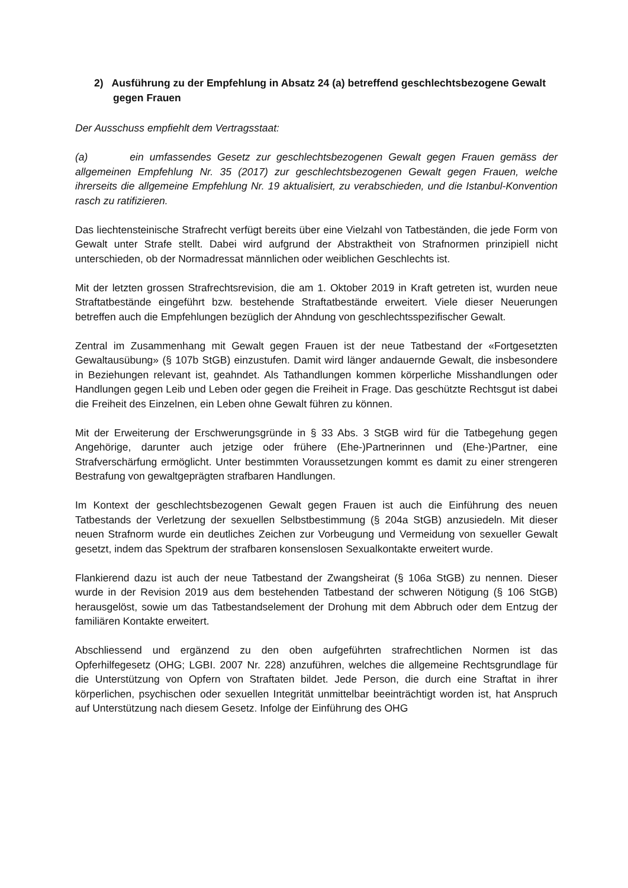2) Ausführung zu der Empfehlung in Absatz 24 (a) betreffend geschlechtsbezogene Gewalt gegen Frauen
Der Ausschuss empfiehlt dem Vertragsstaat:
(a) ein umfassendes Gesetz zur geschlechtsbezogenen Gewalt gegen Frauen gemäss der allgemeinen Empfehlung Nr. 35 (2017) zur geschlechtsbezogenen Gewalt gegen Frauen, welche ihrerseits die allgemeine Empfehlung Nr. 19 aktualisiert, zu verabschieden, und die Istanbul-Konvention rasch zu ratifizieren.
Das liechtensteinische Strafrecht verfügt bereits über eine Vielzahl von Tatbeständen, die jede Form von Gewalt unter Strafe stellt. Dabei wird aufgrund der Abstraktheit von Strafnormen prinzipiell nicht unterschieden, ob der Normadressat männlichen oder weiblichen Geschlechts ist.
Mit der letzten grossen Strafrechtsrevision, die am 1. Oktober 2019 in Kraft getreten ist, wurden neue Straftatbestände eingeführt bzw. bestehende Straftatbestände erweitert. Viele dieser Neuerungen betreffen auch die Empfehlungen bezüglich der Ahndung von geschlechtsspezifischer Gewalt.
Zentral im Zusammenhang mit Gewalt gegen Frauen ist der neue Tatbestand der «Fortgesetzten Gewaltausübung» (§ 107b StGB) einzustufen. Damit wird länger andauernde Gewalt, die insbesondere in Beziehungen relevant ist, geahndet. Als Tathandlungen kommen körperliche Misshandlungen oder Handlungen gegen Leib und Leben oder gegen die Freiheit in Frage. Das geschützte Rechtsgut ist dabei die Freiheit des Einzelnen, ein Leben ohne Gewalt führen zu können.
Mit der Erweiterung der Erschwerungsgründe in § 33 Abs. 3 StGB wird für die Tatbegehung gegen Angehörige, darunter auch jetzige oder frühere (Ehe-)Partnerinnen und (Ehe-)Partner, eine Strafverschärfung ermöglicht. Unter bestimmten Voraussetzungen kommt es damit zu einer strengeren Bestrafung von gewaltgeprägten strafbaren Handlungen.
Im Kontext der geschlechtsbezogenen Gewalt gegen Frauen ist auch die Einführung des neuen Tatbestands der Verletzung der sexuellen Selbstbestimmung (§ 204a StGB) anzusiedeln. Mit dieser neuen Strafnorm wurde ein deutliches Zeichen zur Vorbeugung und Vermeidung von sexueller Gewalt gesetzt, indem das Spektrum der strafbaren konsenslosen Sexualkontakte erweitert wurde.
Flankierend dazu ist auch der neue Tatbestand der Zwangsheirat (§ 106a StGB) zu nennen. Dieser wurde in der Revision 2019 aus dem bestehenden Tatbestand der schweren Nötigung (§ 106 StGB) herausgelöst, sowie um das Tatbestandselement der Drohung mit dem Abbruch oder dem Entzug der familiären Kontakte erweitert.
Abschliessend und ergänzend zu den oben aufgeführten strafrechtlichen Normen ist das Opferhilfegesetz (OHG; LGBI. 2007 Nr. 228) anzuführen, welches die allgemeine Rechtsgrundlage für die Unterstützung von Opfern von Straftaten bildet. Jede Person, die durch eine Straftat in ihrer körperlichen, psychischen oder sexuellen Integrität unmittelbar beeinträchtigt worden ist, hat Anspruch auf Unterstützung nach diesem Gesetz. Infolge der Einführung des OHG